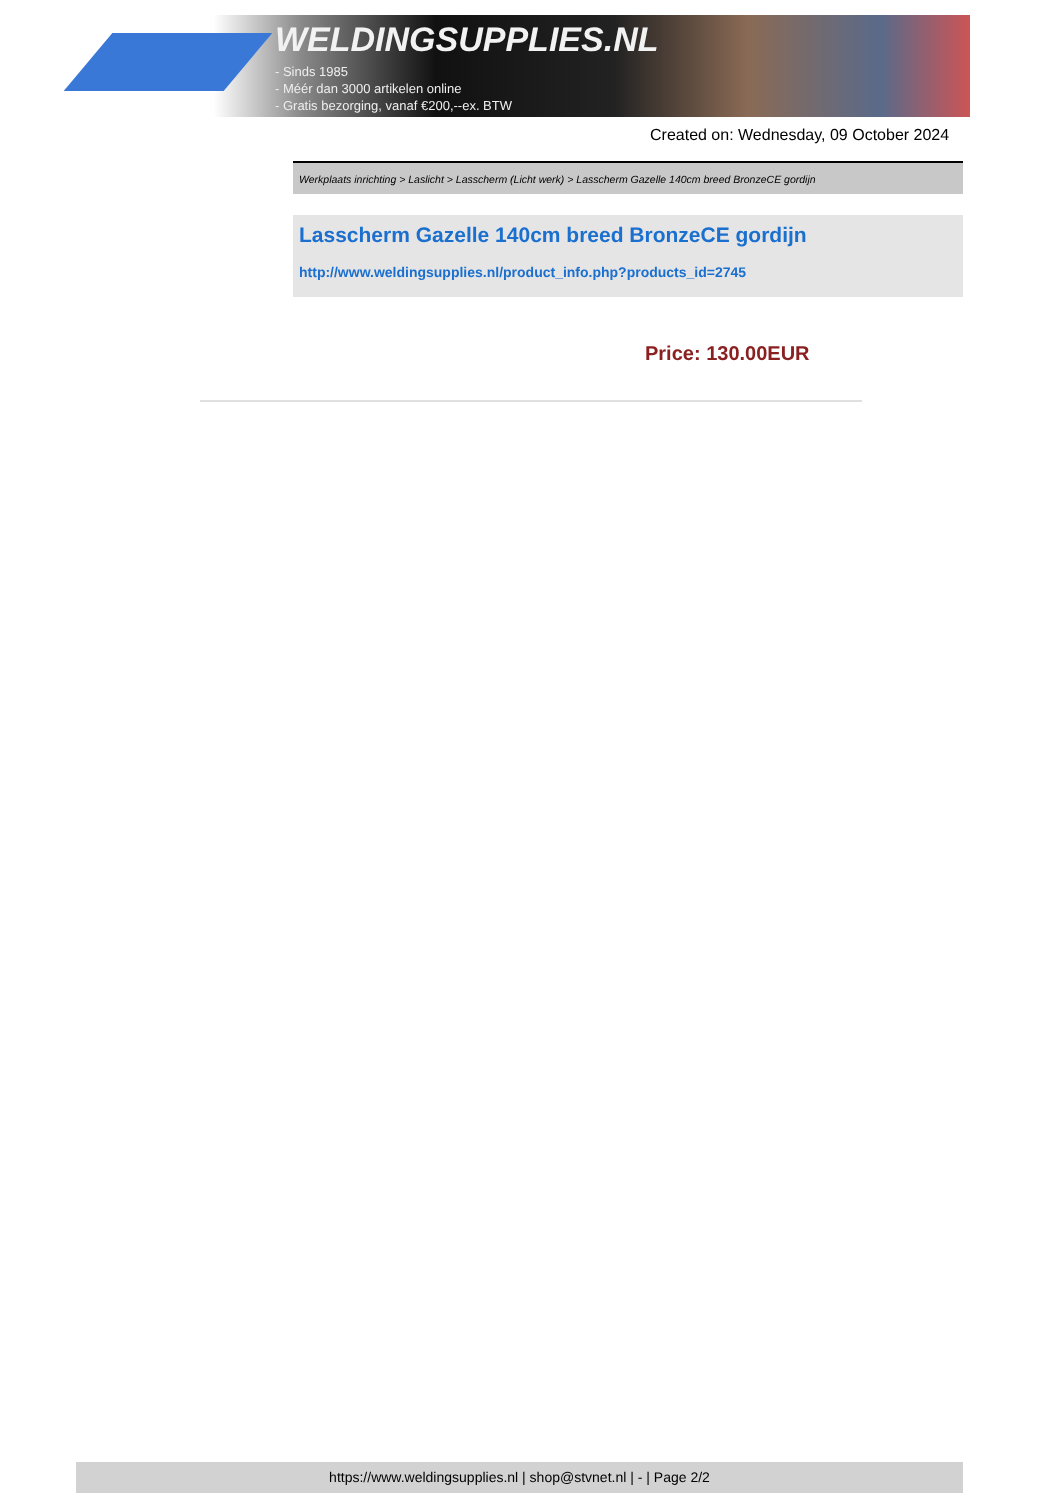WELDINGSUPPLIES.NL
- Sinds 1985
- Méér dan 3000 artikelen online
- Gratis bezorging, vanaf €200,--ex. BTW
Created on: Wednesday, 09 October 2024
Werkplaats inrichting > Laslicht > Lasscherm (Licht werk) > Lasscherm Gazelle 140cm breed BronzeCE gordijn
Lasscherm Gazelle 140cm breed BronzeCE gordijn
http://www.weldingsupplies.nl/product_info.php?products_id=2745
Price: 130.00EUR
https://www.weldingsupplies.nl | shop@stvnet.nl | - | Page 2/2